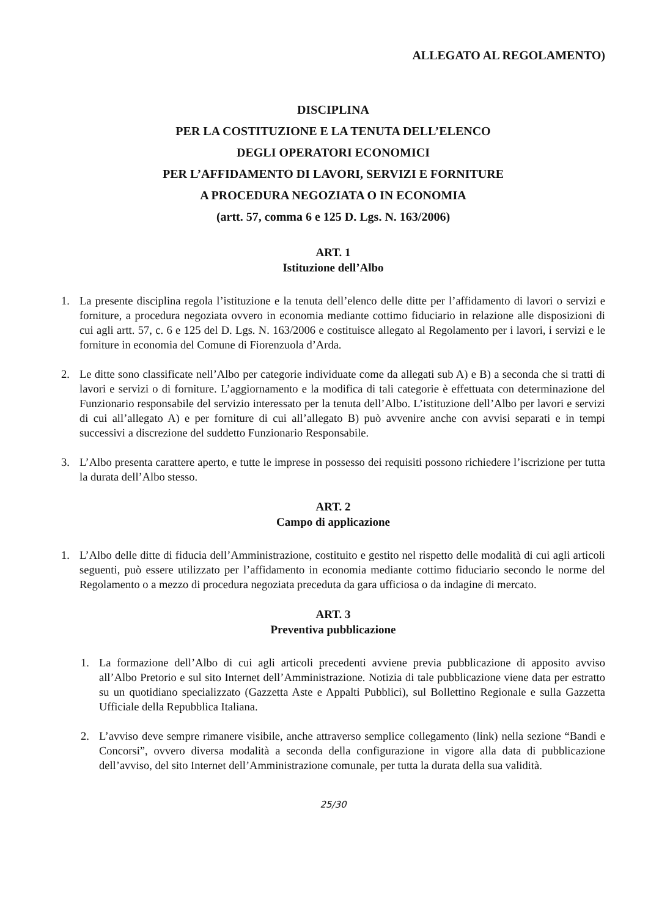ALLEGATO AL REGOLAMENTO)
DISCIPLINA
PER LA COSTITUZIONE E LA TENUTA DELL’ELENCO
DEGLI OPERATORI ECONOMICI
PER L’AFFIDAMENTO DI LAVORI, SERVIZI E FORNITURE
A PROCEDURA NEGOZIATA O IN ECONOMIA
(artt. 57, comma 6 e 125 D. Lgs. N. 163/2006)
ART. 1
Istituzione dell’Albo
1. La presente disciplina regola l’istituzione e la tenuta dell’elenco delle ditte per l’affidamento di lavori o servizi e forniture, a procedura negoziata ovvero in economia mediante cottimo fiduciario in relazione alle disposizioni di cui agli artt. 57, c. 6 e 125 del D. Lgs. N. 163/2006 e costituisce allegato al Regolamento per i lavori, i servizi e le forniture in economia del Comune di Fiorenzuola d’Arda.
2. Le ditte sono classificate nell’Albo per categorie individuate come da allegati sub A) e B) a seconda che si tratti di lavori e servizi o di forniture. L’aggiornamento e la modifica di tali categorie è effettuata con determinazione del Funzionario responsabile del servizio interessato per la tenuta dell’Albo. L’istituzione dell’Albo per lavori e servizi di cui all’allegato A) e per forniture di cui all’allegato B) può avvenire anche con avvisi separati e in tempi successivi a discrezione del suddetto Funzionario Responsabile.
3. L’Albo presenta carattere aperto, e tutte le imprese in possesso dei requisiti possono richiedere l’iscrizione per tutta la durata dell’Albo stesso.
ART. 2
Campo di applicazione
1. L’Albo delle ditte di fiducia dell’Amministrazione, costituito e gestito nel rispetto delle modalità di cui agli articoli seguenti, può essere utilizzato per l’affidamento in economia mediante cottimo fiduciario secondo le norme del Regolamento o a mezzo di procedura negoziata preceduta da gara ufficiosa o da indagine di mercato.
ART. 3
Preventiva pubblicazione
1. La formazione dell’Albo di cui agli articoli precedenti avviene previa pubblicazione di apposito avviso all’Albo Pretorio e sul sito Internet dell’Amministrazione. Notizia di tale pubblicazione viene data per estratto su un quotidiano specializzato (Gazzetta Aste e Appalti Pubblici), sul Bollettino Regionale e sulla Gazzetta Ufficiale della Repubblica Italiana.
2. L’avviso deve sempre rimanere visibile, anche attraverso semplice collegamento (link) nella sezione “Bandi e Concorsi”, ovvero diversa modalità a seconda della configurazione in vigore alla data di pubblicazione dell’avviso, del sito Internet dell’Amministrazione comunale, per tutta la durata della sua validità.
25/30